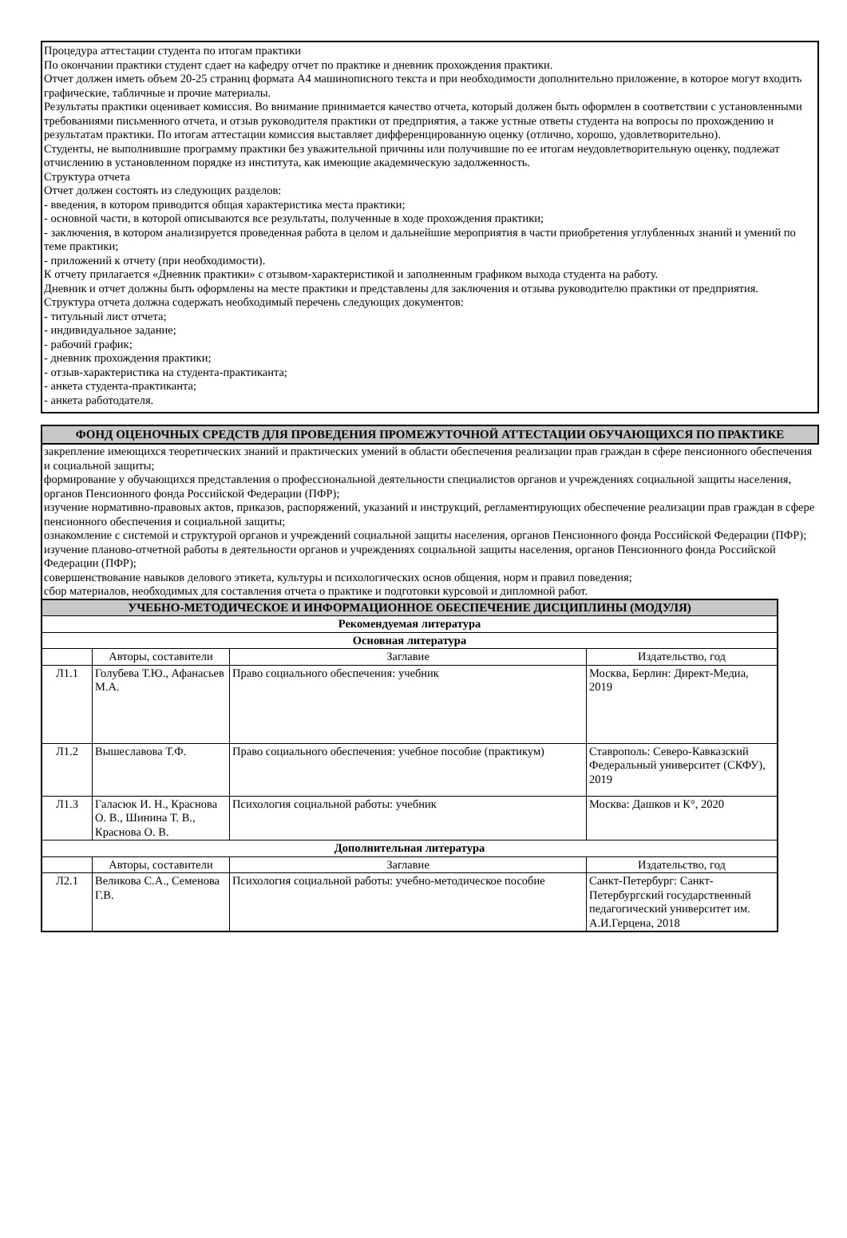Процедура аттестации студента по итогам практики
По окончании практики студент сдает на кафедру отчет по практике и дневник прохождения практики.
Отчет должен иметь объем 20-25 страниц формата А4 машинописного текста и при необходимости дополнительно приложение, в которое могут входить графические, табличные и прочие материалы.
Результаты практики оценивает комиссия. Во внимание принимается качество отчета, который должен быть оформлен в соответствии с установленными требованиями письменного отчета, и отзыв руководителя практики от предприятия, а также устные ответы студента на вопросы по прохождению и результатам практики. По итогам аттестации комиссия выставляет дифференцированную оценку (отлично, хорошо, удовлетворительно).
Студенты, не выполнившие программу практики без уважительной причины или получившие по ее итогам неудовлетворительную оценку, подлежат отчислению в установленном порядке из института, как имеющие академическую задолженность.
Структура отчета
Отчет должен состоять из следующих разделов:
- введения, в котором приводится общая характеристика места практики;
- основной части, в которой описываются все результаты, полученные в ходе прохождения практики;
- заключения, в котором анализируется проведенная работа в целом и дальнейшие мероприятия в части приобретения углубленных знаний и умений по теме практики;
- приложений к отчету (при необходимости).
К отчету прилагается «Дневник практики» с отзывом-характеристикой и заполненным графиком выхода студента на работу.
Дневник и отчет должны быть оформлены на месте практики и представлены для заключения и отзыва руководителю практики от предприятия.
Структура отчета должна содержать необходимый перечень следующих документов:
- титульный лист отчета;
- индивидуальное задание;
- рабочий график;
- дневник прохождения практики;
- отзыв-характеристика на студента-практиканта;
- анкета студента-практиканта;
- анкета работодателя.
ФОНД ОЦЕНОЧНЫХ СРЕДСТВ ДЛЯ ПРОВЕДЕНИЯ ПРОМЕЖУТОЧНОЙ АТТЕСТАЦИИ ОБУЧАЮЩИХСЯ ПО ПРАКТИКЕ
закрепление имеющихся теоретических знаний и практических умений в области обеспечения реализации прав граждан в сфере пенсионного обеспечения и социальной защиты;
формирование у обучающихся представления о профессиональной деятельности специалистов органов и учреждениях социальной защиты населения, органов Пенсионного фонда Российской Федерации (ПФР);
изучение нормативно-правовых актов, приказов, распоряжений, указаний и инструкций, регламентирующих обеспечение реализации прав граждан в сфере пенсионного обеспечения и социальной защиты;
ознакомление с системой и структурой органов и учреждений социальной защиты населения, органов Пенсионного фонда Российской Федерации (ПФР);
изучение планово-отчетной работы в деятельности органов и учреждениях социальной защиты населения, органов Пенсионного фонда Российской Федерации (ПФР);
совершенствование навыков делового этикета, культуры и психологических основ общения, норм и правил поведения;
сбор материалов, необходимых для составления отчета о практике и подготовки курсовой и дипломной работ.
| УЧЕБНО-МЕТОДИЧЕСКОЕ И ИНФОРМАЦИОННОЕ ОБЕСПЕЧЕНИЕ ДИСЦИПЛИНЫ (МОДУЛЯ) | | | |
| --- | --- | --- | --- |
| Рекомендуемая литература | | | |
| Основная литература | | | |
| | Авторы, составители | Заглавие | Издательство, год |
| Л1.1 | Голубева Т.Ю., Афанасьев М.А. | Право социального обеспечения: учебник | Москва, Берлин: Директ-Медиа, 2019 |
| Л1.2 | Вышеславова Т.Ф. | Право социального обеспечения: учебное пособие (практикум) | Ставрополь: Северо-Кавказский Федеральный университет (СКФУ), 2019 |
| Л1.3 | Галасюк И. Н., Краснова О. В., Шинина Т. В., Краснова О. В. | Психология социальной работы: учебник | Москва: Дашков и К°, 2020 |
| Дополнительная литература | | | |
| | Авторы, составители | Заглавие | Издательство, год |
| Л2.1 | Великова С.А., Семенова Г.В. | Психология социальной работы: учебно-методическое пособие | Санкт-Петербург: Санкт-Петербургский государственный педагогический университет им. А.И.Герцена, 2018 |